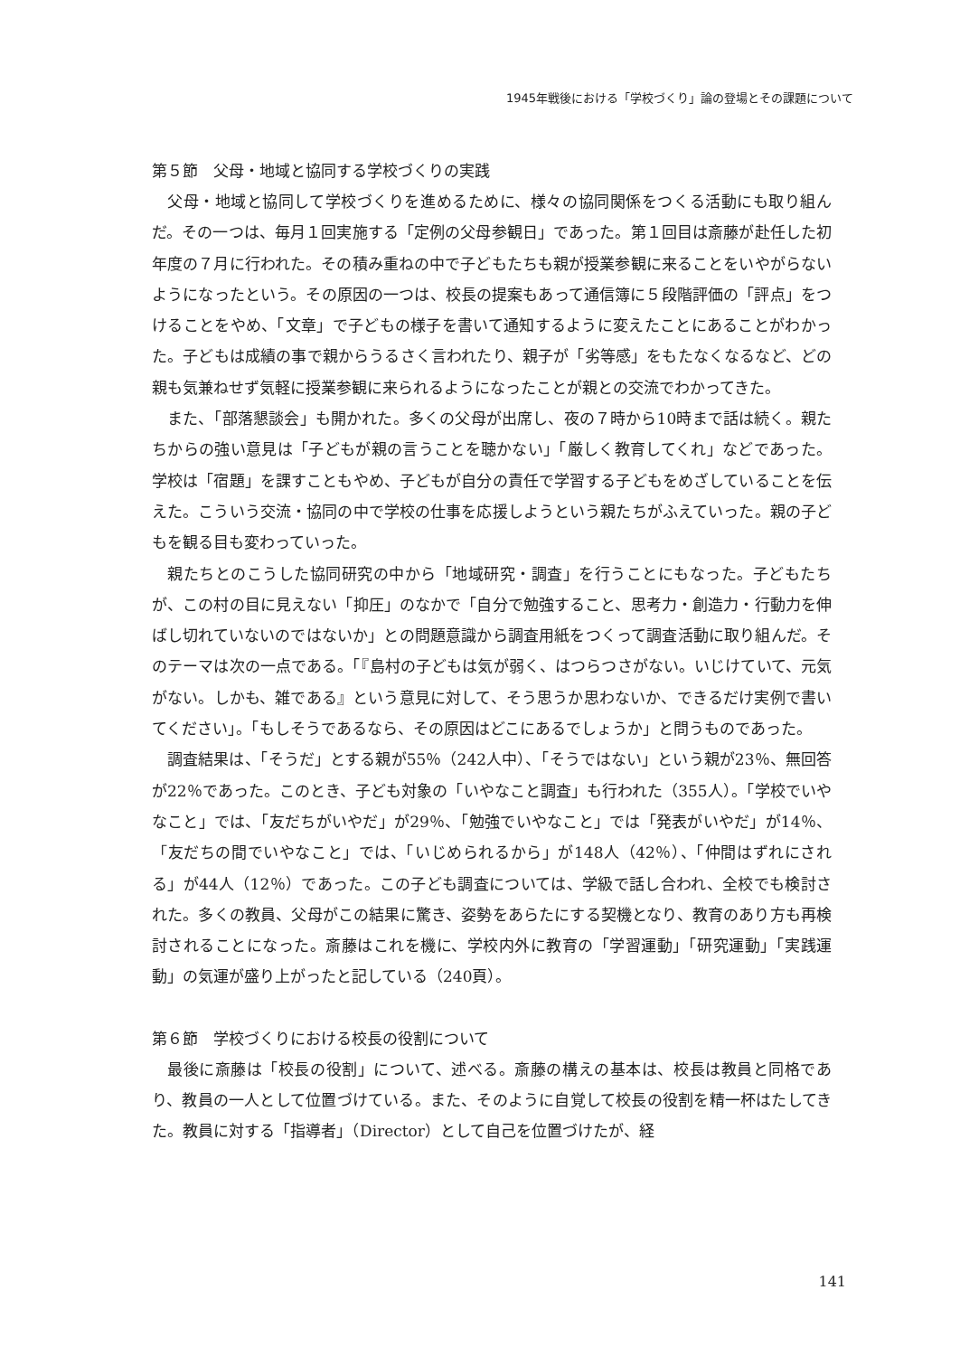1945年戦後における「学校づくり」論の登場とその課題について
第５節　父母・地域と協同する学校づくりの実践
父母・地域と協同して学校づくりを進めるために、様々の協同関係をつくる活動にも取り組んだ。その一つは、毎月１回実施する「定例の父母参観日」であった。第１回目は斎藤が赴任した初年度の７月に行われた。その積み重ねの中で子どもたちも親が授業参観に来ることをいやがらないようになったという。その原因の一つは、校長の提案もあって通信簿に５段階評価の「評点」をつけることをやめ、「文章」で子どもの様子を書いて通知するように変えたことにあることがわかった。子どもは成績の事で親からうるさく言われたり、親子が「劣等感」をもたなくなるなど、どの親も気兼ねせず気軽に授業参観に来られるようになったことが親との交流でわかってきた。
また、「部落懇談会」も開かれた。多くの父母が出席し、夜の７時から10時まで話は続く。親たちからの強い意見は「子どもが親の言うことを聴かない」「厳しく教育してくれ」などであった。学校は「宿題」を課すこともやめ、子どもが自分の責任で学習する子どもをめざしていることを伝えた。こういう交流・協同の中で学校の仕事を応援しようという親たちがふえていった。親の子どもを観る目も変わっていった。
親たちとのこうした協同研究の中から「地域研究・調査」を行うことにもなった。子どもたちが、この村の目に見えない「抑圧」のなかで「自分で勉強すること、思考力・創造力・行動力を伸ばし切れていないのではないか」との問題意識から調査用紙をつくって調査活動に取り組んだ。そのテーマは次の一点である。「『島村の子どもは気が弱く、はつらつさがない。いじけていて、元気がない。しかも、雑である』という意見に対して、そう思うか思わないか、できるだけ実例で書いてください」。「もしそうであるなら、その原因はどこにあるでしょうか」と問うものであった。
調査結果は、「そうだ」とする親が55％（242人中）、「そうではない」という親が23％、無回答が22％であった。このとき、子ども対象の「いやなこと調査」も行われた（355人）。「学校でいやなこと」では、「友だちがいやだ」が29％、「勉強でいやなこと」では「発表がいやだ」が14％、「友だちの間でいやなこと」では、「いじめられるから」が148人（42％）、「仲間はずれにされる」が44人（12％）であった。この子ども調査については、学級で話し合われ、全校でも検討された。多くの教員、父母がこの結果に驚き、姿勢をあらたにする契機となり、教育のあり方も再検討されることになった。斎藤はこれを機に、学校内外に教育の「学習運動」「研究運動」「実践運動」の気運が盛り上がったと記している（240頁）。
第６節　学校づくりにおける校長の役割について
最後に斎藤は「校長の役割」について、述べる。斎藤の構えの基本は、校長は教員と同格であり、教員の一人として位置づけている。また、そのように自覚して校長の役割を精一杯はたしてきた。教員に対する「指導者」（Director）として自己を位置づけたが、経
141